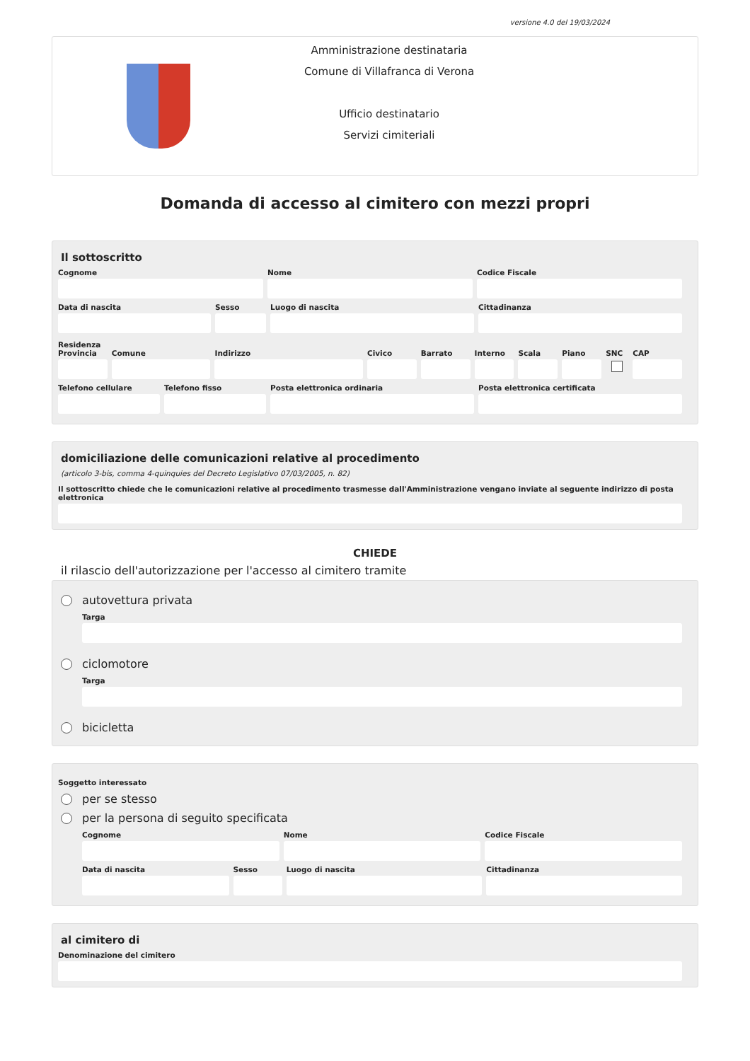versione 4.0 del 19/03/2024
Amministrazione destinataria
Comune di Villafranca di Verona
Ufficio destinatario
Servizi cimiteriali
Domanda di accesso al cimitero con mezzi propri
Il sottoscritto
Cognome Nome Codice Fiscale
Data di nascita Sesso Luogo di nascita Cittadinanza
Residenza
Provincia Comune Indirizzo Civico Barrato Interno Scala Piano SNC CAP
Telefono cellulare Telefono fisso Posta elettronica ordinaria Posta elettronica certificata
domiciliazione delle comunicazioni relative al procedimento
(articolo 3-bis, comma 4-quinquies del Decreto Legislativo 07/03/2005, n. 82)
Il sottoscritto chiede che le comunicazioni relative al procedimento trasmesse dall'Amministrazione vengano inviate al seguente indirizzo di posta elettronica
CHIEDE
il rilascio dell'autorizzazione per l'accesso al cimitero tramite
autovettura privata
Targa
ciclomotore
Targa
bicicletta
Soggetto interessato
per se stesso
per la persona di seguito specificata
Cognome Nome Codice Fiscale
Data di nascita Sesso Luogo di nascita Cittadinanza
al cimitero di
Denominazione del cimitero